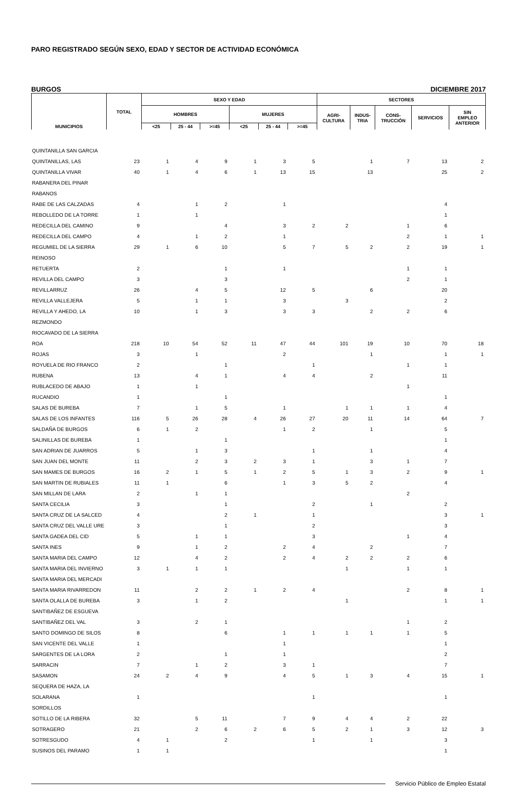PARO REGISTRADO SEGÚN SEXO, EDAD Y SECTOR DE ACTIVIDAD ECONÓMICA
BURGOS DICIEMBRE 2017
| MUNICIPIOS | TOTAL | SEXO Y EDAD | | | | | | SECTORES | | | | |
| --- | --- | --- | --- | --- | --- | --- | --- | --- | --- | --- | --- | --- |
| | | HOMBRES | | | MUJERES | | | AGRI- CULTURA | INDUS- TRIA | CONS- TRUCCIÓN | SERVICIOS | SIN EMPLEO ANTERIOR |
| | | <25 | 25 - 44 | >=45 | <25 | 25 - 44 | >=45 | | | | | |
| QUINTANILLA SAN GARCIA | | | | | | | | | | | | |
| QUINTANILLAS, LAS | 23 | 1 | 4 | 9 | 1 | 3 | 5 | | 1 | 7 | 13 | 2 |
| QUINTANILLA VIVAR | 40 | 1 | 4 | 6 | 1 | 13 | 15 | | 13 | | 25 | 2 |
| RABANERA DEL PINAR | | | | | | | | | | | | |
| RABANOS | | | | | | | | | | | | |
| RABE DE LAS CALZADAS | 4 | | 1 | 2 | | 1 | | | | | 4 | |
| REBOLLEDO DE LA TORRE | 1 | | 1 | | | | | | | | 1 | |
| REDECILLA DEL CAMINO | 9 | | | 4 | | 3 | 2 | 2 | | 1 | 6 | |
| REDECILLA DEL CAMPO | 4 | | 1 | 2 | | 1 | | | | 2 | 1 | 1 |
| REGUMIEL DE LA SIERRA | 29 | 1 | 6 | 10 | | 5 | 7 | 5 | 2 | 2 | 19 | 1 |
| REINOSO | | | | | | | | | | | | |
| RETUERTA | 2 | | | 1 | | 1 | | | | 1 | 1 | |
| REVILLA DEL CAMPO | 3 | | | 3 | | | | | | 2 | 1 | |
| REVILLARRUZ | 26 | | 4 | 5 | | 12 | 5 | | 6 | | 20 | |
| REVILLA VALLEJERA | 5 | | 1 | 1 | | 3 | | 3 | | | 2 | |
| REVILLA Y AHEDO, LA | 10 | | 1 | 3 | | 3 | 3 | | 2 | 2 | 6 | |
| REZMONDO | | | | | | | | | | | | |
| RIOCAVADO DE LA SIERRA | | | | | | | | | | | | |
| ROA | 218 | 10 | 54 | 52 | 11 | 47 | 44 | 101 | 19 | 10 | 70 | 18 |
| ROJAS | 3 | | 1 | | | 2 | | | 1 | | 1 | 1 |
| ROYUELA DE RIO FRANCO | 2 | | | 1 | | | 1 | | | 1 | 1 | |
| RUBENA | 13 | | 4 | 1 | | 4 | 4 | | 2 | | 11 | |
| RUBLACEDO DE ABAJO | 1 | | 1 | | | | | | | 1 | | |
| RUCANDIO | 1 | | | 1 | | | | | | | 1 | |
| SALAS DE BUREBA | 7 | | 1 | 5 | | 1 | | 1 | 1 | 1 | 4 | |
| SALAS DE LOS INFANTES | 116 | 5 | 26 | 28 | 4 | 26 | 27 | 20 | 11 | 14 | 64 | 7 |
| SALDAÑA DE BURGOS | 6 | 1 | 2 | | | 1 | 2 | | 1 | | 5 | |
| SALINILLAS DE BUREBA | 1 | | | 1 | | | | | | | 1 | |
| SAN ADRIAN DE JUARROS | 5 | | 1 | 3 | | | 1 | | 1 | | 4 | |
| SAN JUAN DEL MONTE | 11 | | 2 | 3 | 2 | 3 | 1 | | 3 | 1 | 7 | |
| SAN MAMES DE BURGOS | 16 | 2 | 1 | 5 | 1 | 2 | 5 | 1 | 3 | 2 | 9 | 1 |
| SAN MARTIN DE RUBIALES | 11 | 1 | | 6 | | 1 | 3 | 5 | 2 | | 4 | |
| SAN MILLAN DE LARA | 2 | | 1 | 1 | | | | | | 2 | | |
| SANTA CECILIA | 3 | | | 1 | | | 2 | | 1 | | 2 | |
| SANTA CRUZ DE LA SALCED | 4 | | | 2 | 1 | | 1 | | | | 3 | 1 |
| SANTA CRUZ DEL VALLE URE | 3 | | | 1 | | | 2 | | | | 3 | |
| SANTA GADEA DEL CID | 5 | | 1 | 1 | | | 3 | | | 1 | 4 | |
| SANTA INES | 9 | | 1 | 2 | | 2 | 4 | | 2 | | 7 | |
| SANTA MARIA DEL CAMPO | 12 | | 4 | 2 | | 2 | 4 | 2 | 2 | 2 | 6 | |
| SANTA MARIA DEL INVIERNO | 3 | 1 | 1 | 1 | | | | 1 | | 1 | 1 | |
| SANTA MARIA DEL MERCADI | | | | | | | | | | | | |
| SANTA MARIA RIVARREDON | 11 | | 2 | 2 | 1 | 2 | 4 | | | 2 | 8 | 1 |
| SANTA OLALLA DE BUREBA | 3 | | 1 | 2 | | | | 1 | | | 1 | 1 |
| SANTIBAÑEZ DE ESGUEVA | | | | | | | | | | | | |
| SANTIBAÑEZ DEL VAL | 3 | | 2 | 1 | | | | | | 1 | 2 | |
| SANTO DOMINGO DE SILOS | 8 | | | 6 | | 1 | 1 | 1 | 1 | 1 | 5 | |
| SAN VICENTE DEL VALLE | 1 | | | | | 1 | | | | | 1 | |
| SARGENTES DE LA LORA | 2 | | | 1 | | 1 | | | | | 2 | |
| SARRACIN | 7 | | 1 | 2 | | 3 | 1 | | | | 7 | |
| SASAMON | 24 | 2 | 4 | 9 | | 4 | 5 | 1 | 3 | 4 | 15 | 1 |
| SEQUERA DE HAZA, LA | | | | | | | | | | | | |
| SOLARANA | 1 | | | | | | 1 | | | | 1 | |
| SORDILLOS | | | | | | | | | | | | |
| SOTILLO DE LA RIBERA | 32 | | 5 | 11 | | 7 | 9 | 4 | 4 | 2 | 22 | |
| SOTRAGERO | 21 | | 2 | 6 | 2 | 6 | 5 | 2 | 1 | 3 | 12 | 3 |
| SOTRESGUDO | 4 | 1 | | 2 | | | 1 | | 1 | | 3 | |
| SUSINOS DEL PARAMO | 1 | 1 | | | | | | | | | 1 | |
Servicio Público de Empleo Estatal